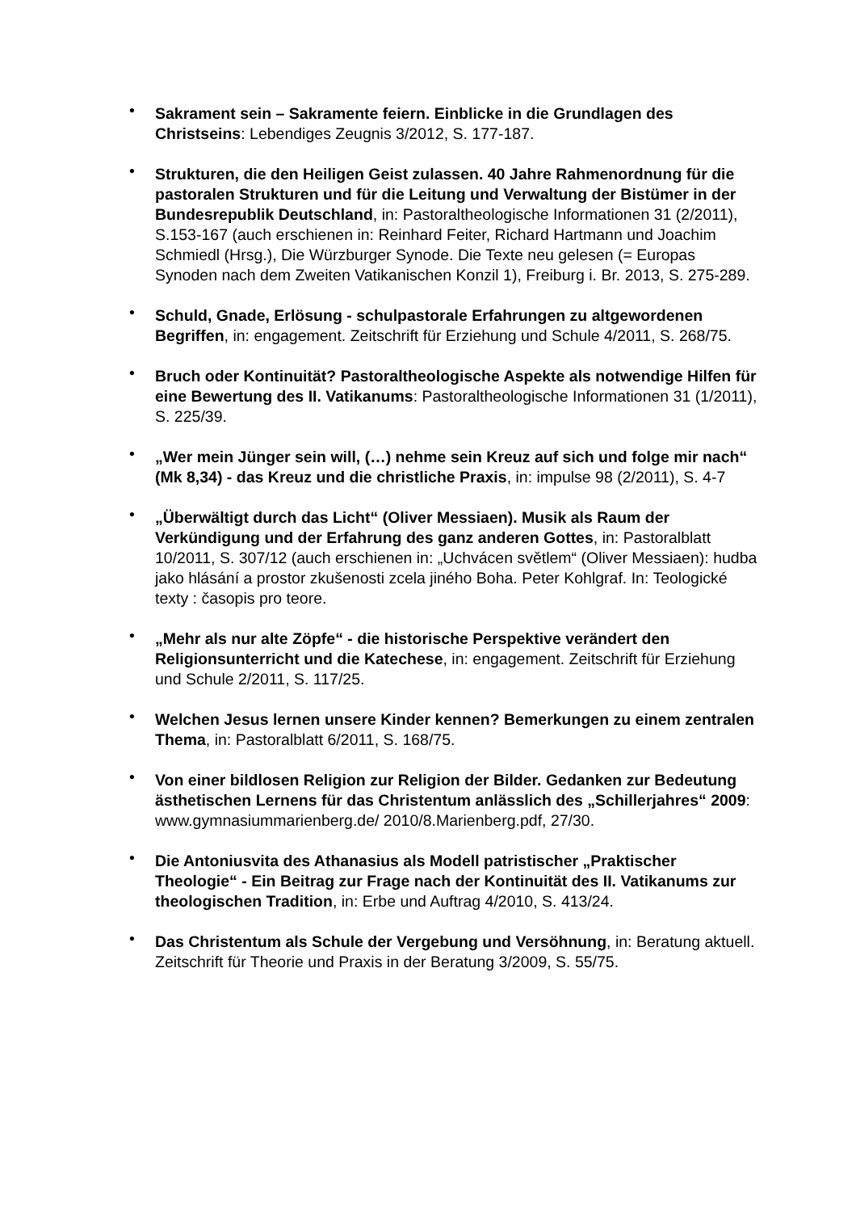• Sakrament sein – Sakramente feiern. Einblicke in die Grundlagen des Christseins: Lebendiges Zeugnis 3/2012, S. 177-187.
• Strukturen, die den Heiligen Geist zulassen. 40 Jahre Rahmenordnung für die pastoralen Strukturen und für die Leitung und Verwaltung der Bistümer in der Bundesrepublik Deutschland, in: Pastoraltheologische Informationen 31 (2/2011), S.153-167 (auch erschienen in: Reinhard Feiter, Richard Hartmann und Joachim Schmiedl (Hrsg.), Die Würzburger Synode. Die Texte neu gelesen (= Europas Synoden nach dem Zweiten Vatikanischen Konzil 1), Freiburg i. Br. 2013, S. 275-289.
• Schuld, Gnade, Erlösung - schulpastorale Erfahrungen zu altgewordenen Begriffen, in: engagement. Zeitschrift für Erziehung und Schule 4/2011, S. 268/75.
• Bruch oder Kontinuität? Pastoraltheologische Aspekte als notwendige Hilfen für eine Bewertung des II. Vatikanums: Pastoraltheologische Informationen 31 (1/2011), S. 225/39.
• „Wer mein Jünger sein will, (…) nehme sein Kreuz auf sich und folge mir nach“ (Mk 8,34) - das Kreuz und die christliche Praxis, in: impulse 98 (2/2011), S. 4-7
• „Überwältigt durch das Licht“ (Oliver Messiaen). Musik als Raum der Verkündigung und der Erfahrung des ganz anderen Gottes, in: Pastoralblatt 10/2011, S. 307/12 (auch erschienen in: „Uchvácen světlem“ (Oliver Messiaen): hudba jako hlásání a prostor zkušenosti zcela jiného Boha. Peter Kohlgraf. In: Teologické texty : časopis pro teore.
• „Mehr als nur alte Zöpfe“ - die historische Perspektive verändert den Religionsunterricht und die Katechese, in: engagement. Zeitschrift für Erziehung und Schule 2/2011, S. 117/25.
• Welchen Jesus lernen unsere Kinder kennen? Bemerkungen zu einem zentralen Thema, in: Pastoralblatt 6/2011, S. 168/75.
• Von einer bildlosen Religion zur Religion der Bilder. Gedanken zur Bedeutung ästhetischen Lernens für das Christentum anlässlich des „Schillerjahres“ 2009: www.gymnasiummarienberg.de/ 2010/8.Marienberg.pdf, 27/30.
• Die Antoniusvita des Athanasius als Modell patristischer „Praktischer Theologie“ - Ein Beitrag zur Frage nach der Kontinuität des II. Vatikanums zur theologischen Tradition, in: Erbe und Auftrag 4/2010, S. 413/24.
• Das Christentum als Schule der Vergebung und Versöhnung, in: Beratung aktuell. Zeitschrift für Theorie und Praxis in der Beratung 3/2009, S. 55/75.